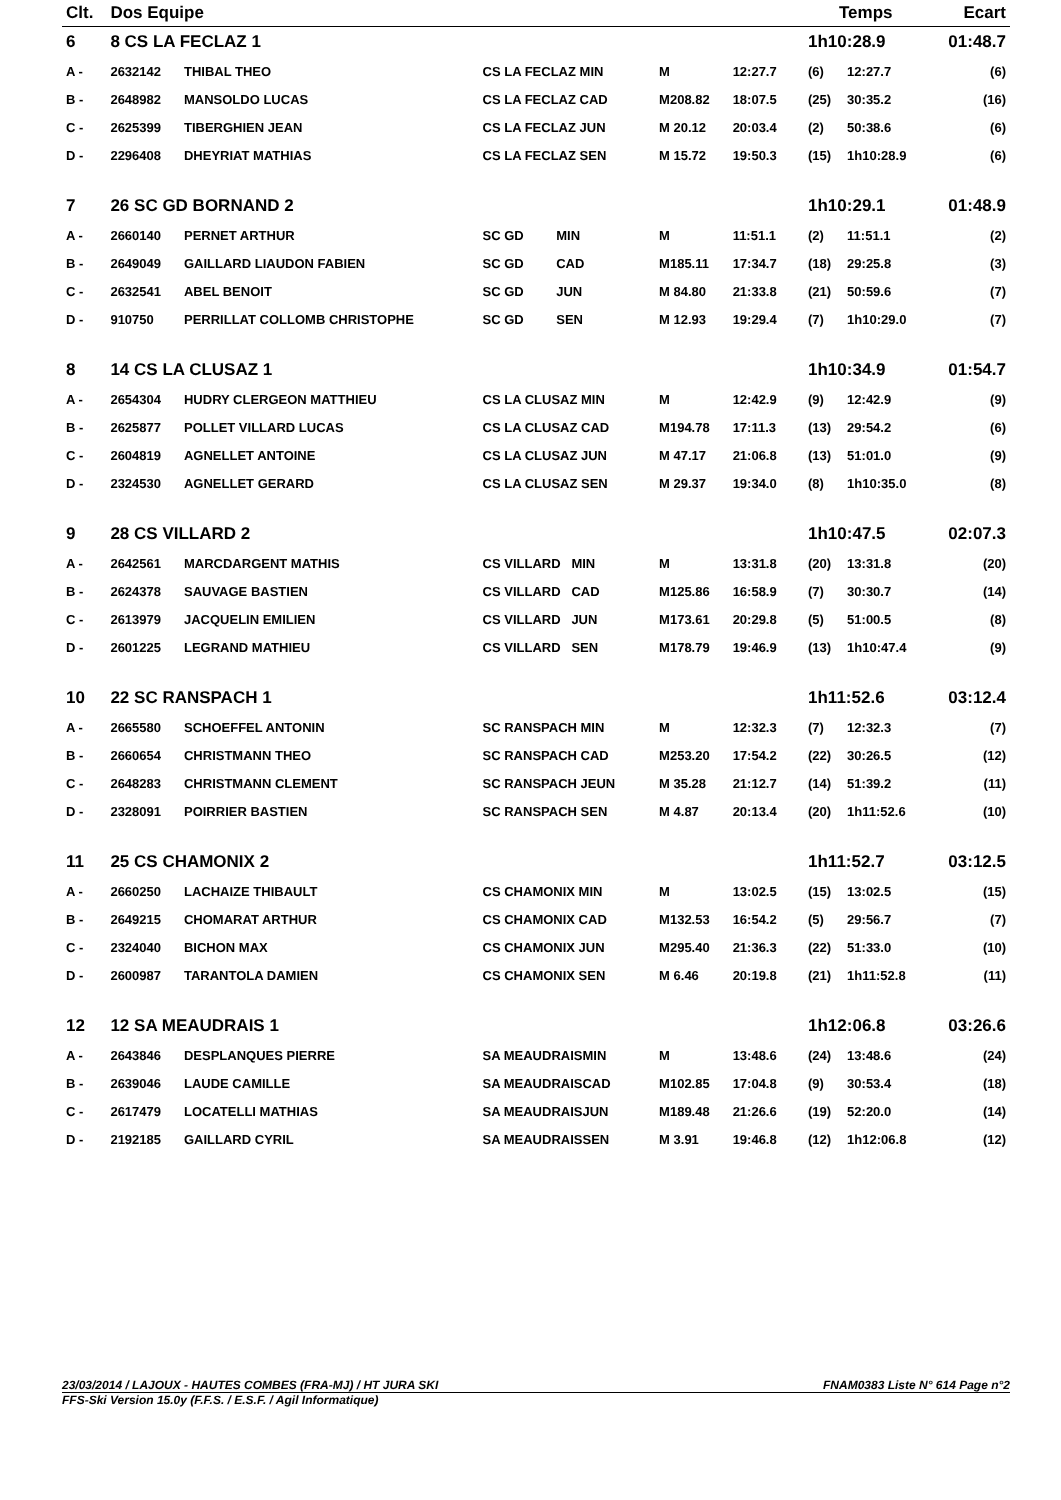| Clt. | Dos Equipe | | | | | | Temps | | Ecart |
| --- | --- | --- | --- | --- | --- | --- | --- | --- | --- |
| 6 | 8 CS LA FECLAZ 1 | | | | | | 1h10:28.9 | | 01:48.7 |
| A - | 2632142 | THIBAL THEO | CS LA FECLAZ MIN | M | 12:27.7 | | (6) | 12:27.7 | (6) |
| B - | 2648982 | MANSOLDO LUCAS | CS LA FECLAZ CAD | M208.82 | 18:07.5 | | (25) | 30:35.2 | (16) |
| C - | 2625399 | TIBERGHIEN JEAN | CS LA FECLAZ JUN | M 20.12 | 20:03.4 | | (2) | 50:38.6 | (6) |
| D - | 2296408 | DHEYRIAT MATHIAS | CS LA FECLAZ SEN | M 15.72 | 19:50.3 | | (15) | 1h10:28.9 | (6) |
| 7 | 26 SC GD BORNAND 2 | | | | | | 1h10:29.1 | | 01:48.9 |
| A - | 2660140 | PERNET ARTHUR | SC GD MIN | M | 11:51.1 | | (2) | 11:51.1 | (2) |
| B - | 2649049 | GAILLARD LIAUDON FABIEN | SC GD CAD | M185.11 | 17:34.7 | | (18) | 29:25.8 | (3) |
| C - | 2632541 | ABEL BENOIT | SC GD JUN | M 84.80 | 21:33.8 | | (21) | 50:59.6 | (7) |
| D - | 910750 | PERRILLAT COLLOMB CHRISTOPHE | SC GD SEN | M 12.93 | 19:29.4 | | (7) | 1h10:29.0 | (7) |
| 8 | 14 CS LA CLUSAZ 1 | | | | | | 1h10:34.9 | | 01:54.7 |
| A - | 2654304 | HUDRY CLERGEON MATTHIEU | CS LA CLUSAZ MIN | M | 12:42.9 | | (9) | 12:42.9 | (9) |
| B - | 2625877 | POLLET VILLARD LUCAS | CS LA CLUSAZ CAD | M194.78 | 17:11.3 | | (13) | 29:54.2 | (6) |
| C - | 2604819 | AGNELLET ANTOINE | CS LA CLUSAZ JUN | M 47.17 | 21:06.8 | | (13) | 51:01.0 | (9) |
| D - | 2324530 | AGNELLET GERARD | CS LA CLUSAZ SEN | M 29.37 | 19:34.0 | | (8) | 1h10:35.0 | (8) |
| 9 | 28 CS VILLARD 2 | | | | | | 1h10:47.5 | | 02:07.3 |
| A - | 2642561 | MARCDARGENT MATHIS | CS VILLARD MIN | M | 13:31.8 | | (20) | 13:31.8 | (20) |
| B - | 2624378 | SAUVAGE BASTIEN | CS VILLARD CAD | M125.86 | 16:58.9 | | (7) | 30:30.7 | (14) |
| C - | 2613979 | JACQUELIN EMILIEN | CS VILLARD JUN | M173.61 | 20:29.8 | | (5) | 51:00.5 | (8) |
| D - | 2601225 | LEGRAND MATHIEU | CS VILLARD SEN | M178.79 | 19:46.9 | | (13) | 1h10:47.4 | (9) |
| 10 | 22 SC RANSPACH 1 | | | | | | 1h11:52.6 | | 03:12.4 |
| A - | 2665580 | SCHOEFFEL ANTONIN | SC RANSPACH MIN | M | 12:32.3 | | (7) | 12:32.3 | (7) |
| B - | 2660654 | CHRISTMANN THEO | SC RANSPACH CAD | M253.20 | 17:54.2 | | (22) | 30:26.5 | (12) |
| C - | 2648283 | CHRISTMANN CLEMENT | SC RANSPACH JEUN | M 35.28 | 21:12.7 | | (14) | 51:39.2 | (11) |
| D - | 2328091 | POIRRIER BASTIEN | SC RANSPACH SEN | M 4.87 | 20:13.4 | | (20) | 1h11:52.6 | (10) |
| 11 | 25 CS CHAMONIX 2 | | | | | | 1h11:52.7 | | 03:12.5 |
| A - | 2660250 | LACHAIZE THIBAULT | CS CHAMONIX MIN | M | 13:02.5 | | (15) | 13:02.5 | (15) |
| B - | 2649215 | CHOMARAT ARTHUR | CS CHAMONIX CAD | M132.53 | 16:54.2 | | (5) | 29:56.7 | (7) |
| C - | 2324040 | BICHON MAX | CS CHAMONIX JUN | M295.40 | 21:36.3 | | (22) | 51:33.0 | (10) |
| D - | 2600987 | TARANTOLA DAMIEN | CS CHAMONIX SEN | M 6.46 | 20:19.8 | | (21) | 1h11:52.8 | (11) |
| 12 | 12 SA MEAUDRAIS 1 | | | | | | 1h12:06.8 | | 03:26.6 |
| A - | 2643846 | DESPLANQUES PIERRE | SA MEAUDRAISMIN | M | 13:48.6 | | (24) | 13:48.6 | (24) |
| B - | 2639046 | LAUDE CAMILLE | SA MEAUDRAISCAD | M102.85 | 17:04.8 | | (9) | 30:53.4 | (18) |
| C - | 2617479 | LOCATELLI MATHIAS | SA MEAUDRAISJUN | M189.48 | 21:26.6 | | (19) | 52:20.0 | (14) |
| D - | 2192185 | GAILLARD CYRIL | SA MEAUDRAISSEN | M 3.91 | 19:46.8 | | (12) | 1h12:06.8 | (12) |
23/03/2014 / LAJOUX - HAUTES COMBES (FRA-MJ) / HT JURA SKI FNAM0383 Liste N° 614 Page n°2
FFS-Ski Version 15.0y (F.F.S. / E.S.F. / Agil Informatique)